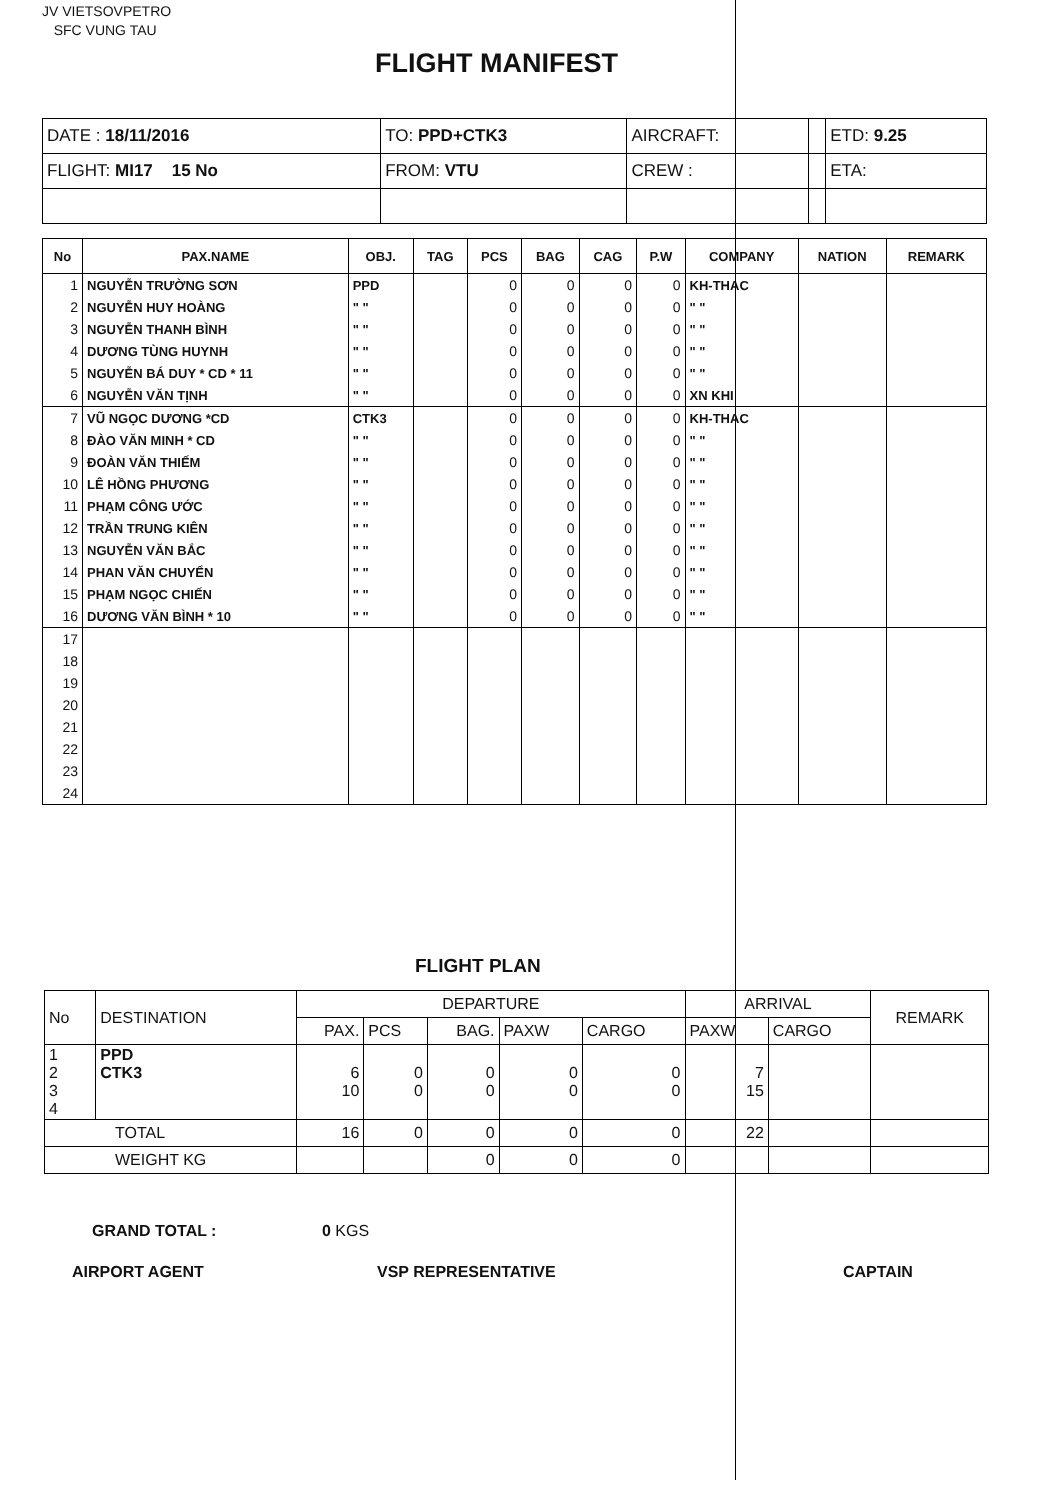JV VIETSOVPETRO
SFC VUNG TAU
FLIGHT MANIFEST
| DATE : 18/11/2016 | TO: PPD+CTK3 | AIRCRAFT: | | ETD: 9.25 |
| FLIGHT: MI17 15 No | FROM: VTU | CREW : | | ETA: |
| No | PAX.NAME | OBJ. | TAG | PCS | BAG | CAG | P.W | COMPANY | NATION | REMARK |
| --- | --- | --- | --- | --- | --- | --- | --- | --- | --- | --- |
| 1 | NGUYỄN TRƯỜNG SƠN | PPD | | 0 | 0 | 0 | 0 | KH-THAC | | |
| 2 | NGUYỄN HUY HOÀNG | " " | | 0 | 0 | 0 | 0 | " " | | |
| 3 | NGUYỄN THANH BÌNH | " " | | 0 | 0 | 0 | 0 | " " | | |
| 4 | DƯƠNG TÙNG HUYNH | " " | | 0 | 0 | 0 | 0 | " " | | |
| 5 | NGUYỄN BÁ DUY * CD * 11 | " " | | 0 | 0 | 0 | 0 | " " | | |
| 6 | NGUYỄN VĂN TỊNH | " " | | 0 | 0 | 0 | 0 | XN KHI | | |
| 7 | VŨ NGỌC DƯƠNG *CD | CTK3 | | 0 | 0 | 0 | 0 | KH-THAC | | |
| 8 | ĐÀO VĂN MINH * CD | " " | | 0 | 0 | 0 | 0 | " " | | |
| 9 | ĐOÀN VĂN THIẾM | " " | | 0 | 0 | 0 | 0 | " " | | |
| 10 | LÊ HỒNG PHƯƠNG | " " | | 0 | 0 | 0 | 0 | " " | | |
| 11 | PHẠM CÔNG ƯỚC | " " | | 0 | 0 | 0 | 0 | " " | | |
| 12 | TRẦN TRUNG KIÊN | " " | | 0 | 0 | 0 | 0 | " " | | |
| 13 | NGUYỄN VĂN BẮC | " " | | 0 | 0 | 0 | 0 | " " | | |
| 14 | PHAN VĂN CHUYỂN | " " | | 0 | 0 | 0 | 0 | " " | | |
| 15 | PHẠM NGỌC CHIẾN | " " | | 0 | 0 | 0 | 0 | " " | | |
| 16 | DƯƠNG VĂN BÌNH * 10 | " " | | 0 | 0 | 0 | 0 | " " | | |
| 17 | | | | | | | | | | |
| 18 | | | | | | | | | | |
| 19 | | | | | | | | | | |
| 20 | | | | | | | | | | |
| 21 | | | | | | | | | | |
| 22 | | | | | | | | | | |
| 23 | | | | | | | | | | |
| 24 | | | | | | | | | | |
FLIGHT PLAN
| No | DESTINATION | DEPARTURE | | | | | ARRIVAL | | REMARK |
| | | PAX. | PCS | BAG. | PAXW | CARGO | PAXW | CARGO | |
| 1 2 3 4 | PPD CTK3 | 6 10 | 0 0 | 0 0 | 0 0 | 0 0 | 7 15 | | |
| TOTAL | | 16 | 0 | 0 | 0 | 0 | 22 | | |
| WEIGHT KG | | | | 0 | 0 | 0 | | | |
GRAND TOTAL : 0 KGS
AIRPORT AGENT VSP REPRESENTATIVE CAPTAIN